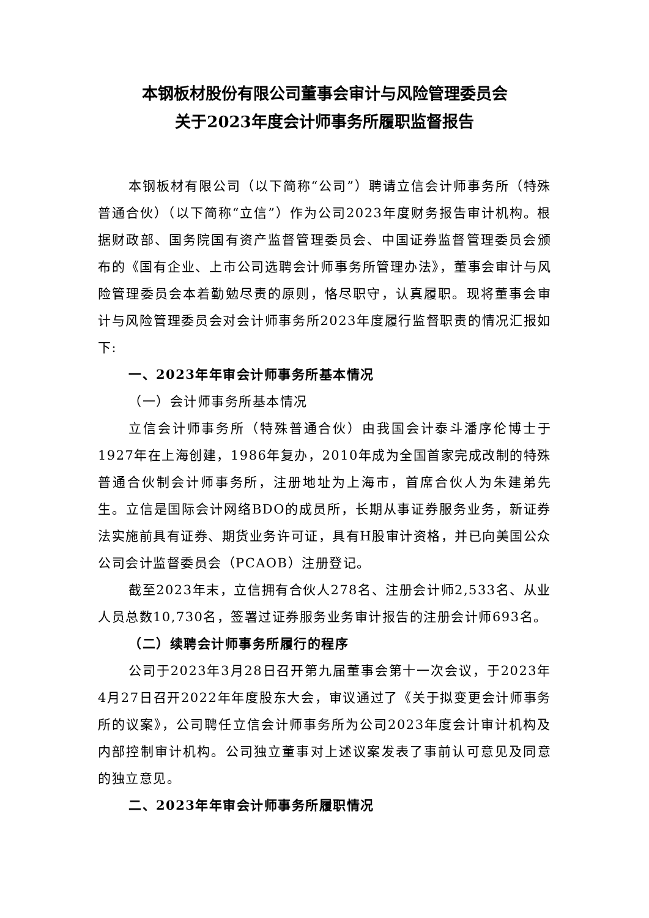本钢板材股份有限公司董事会审计与风险管理委员会
关于2023年度会计师事务所履职监督报告
本钢板材有限公司（以下简称“公司”）聘请立信会计师事务所（特殊普通合伙）（以下简称“立信”）作为公司2023年度财务报告审计机构。根据财政部、国务院国有资产监督管理委员会、中国证券监督管理委员会颁布的《国有企业、上市公司选聘会计师事务所管理办法》，董事会审计与风险管理委员会本着勤勉尽责的原则，恪尽职守，认真履职。现将董事会审计与风险管理委员会对会计师事务所2023年度履行监督职责的情况汇报如下:
一、2023年年审会计师事务所基本情况
（一）会计师事务所基本情况
立信会计师事务所（特殊普通合伙）由我国会计泰斗潘序伦博士于1927年在上海创建，1986年复办，2010年成为全国首家完成改制的特殊普通合伙制会计师事务所，注册地址为上海市，首席合伙人为朱建弟先生。立信是国际会计网络BDO的成员所，长期从事证券服务业务，新证券法实施前具有证券、期货业务许可证，具有H股审计资格，并已向美国公众公司会计监督委员会（PCAOB）注册登记。
截至2023年末，立信拥有合伙人278名、注册会计师2,533名、从业人员总数10,730名，签署过证券服务业务审计报告的注册会计师693名。
（二）续聘会计师事务所履行的程序
公司于2023年3月28日召开第九届董事会第十一次会议，于2023年4月27日召开2022年年度股东大会，审议通过了《关于拟变更会计师事务所的议案》，公司聘任立信会计师事务所为公司2023年度会计审计机构及内部控制审计机构。公司独立董事对上述议案发表了事前认可意见及同意的独立意见。
二、2023年年审会计师事务所履职情况